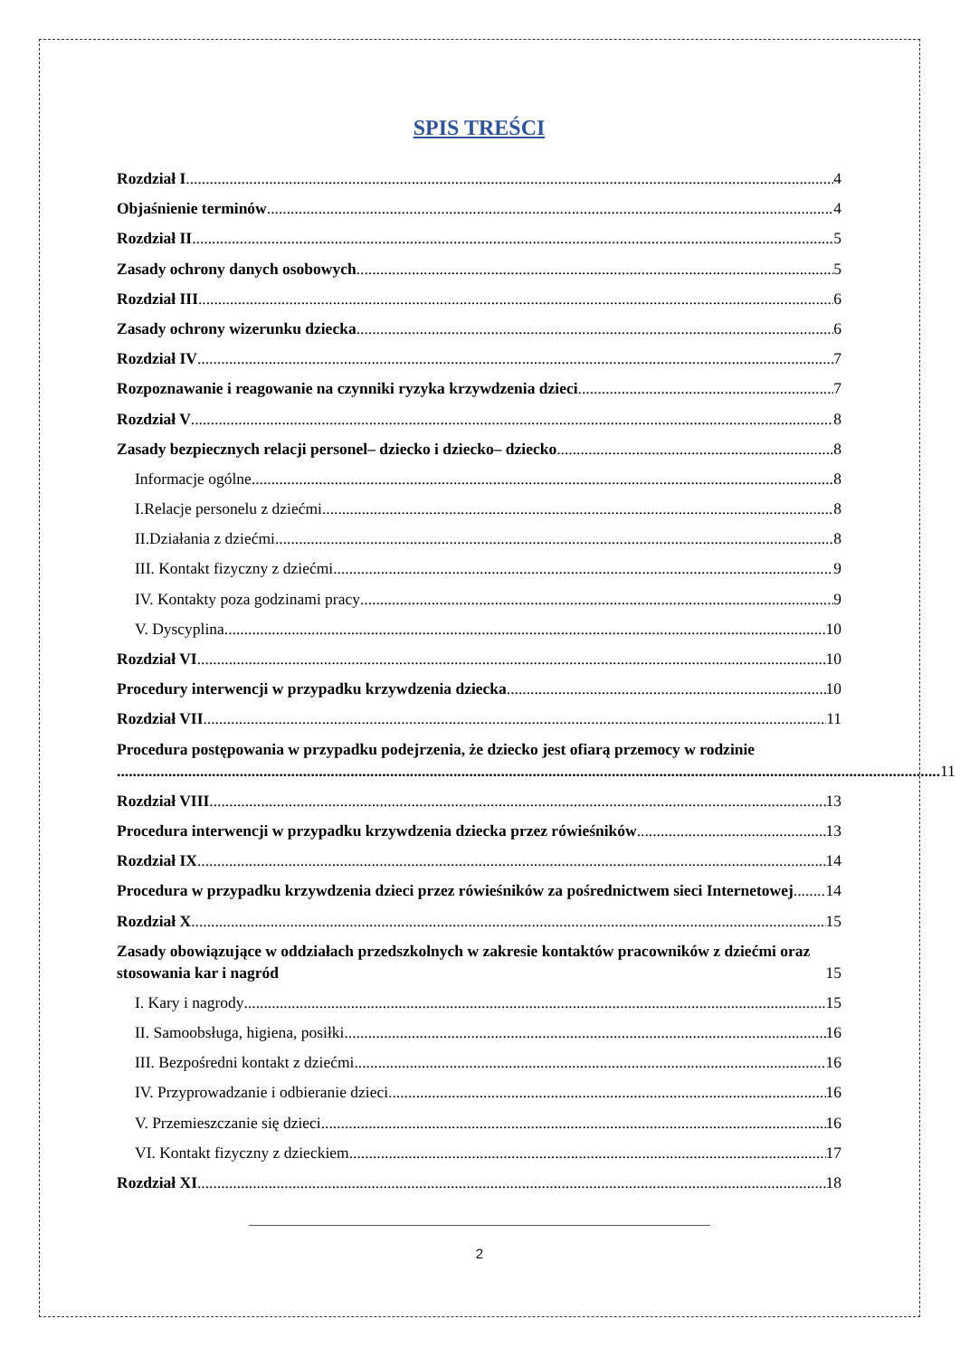SPIS TREŚCI
Rozdział I 4
Objaśnienie terminów 4
Rozdział II 5
Zasady ochrony danych osobowych 5
Rozdział III 6
Zasady ochrony wizerunku dziecka 6
Rozdział IV 7
Rozpoznawanie i reagowanie na czynniki ryzyka krzywdzenia dzieci 7
Rozdział V 8
Zasady bezpiecznych relacji personel– dziecko i dziecko– dziecko 8
Informacje ogólne 8
I.Relacje personelu z dziećmi 8
II.Działania z dziećmi 8
III. Kontakt fizyczny z dziećmi 9
IV. Kontakty poza godzinami pracy 9
V. Dyscyplina 10
Rozdział VI 10
Procedury interwencji w przypadku krzywdzenia dziecka 10
Rozdział VII 11
Procedura postępowania w przypadku podejrzenia, że dziecko jest ofiarą przemocy w rodzinie 11
Rozdział VIII 13
Procedura interwencji w przypadku krzywdzenia dziecka przez rówieśników 13
Rozdział IX 14
Procedura w przypadku krzywdzenia dzieci przez rówieśników za pośrednictwem sieci Internetowej 14
Rozdział X 15
Zasady obowiązujące w oddziałach przedszkolnych w zakresie kontaktów pracowników z dziećmi oraz stosowania kar i nagród 15
I. Kary i nagrody 15
II. Samoobsługa, higiena, posiłki 16
III. Bezpośredni kontakt z dziećmi 16
IV. Przyprowadzanie i odbieranie dzieci 16
V. Przemieszczanie się dzieci 16
VI. Kontakt fizyczny z dzieckiem 17
Rozdział XI 18
2